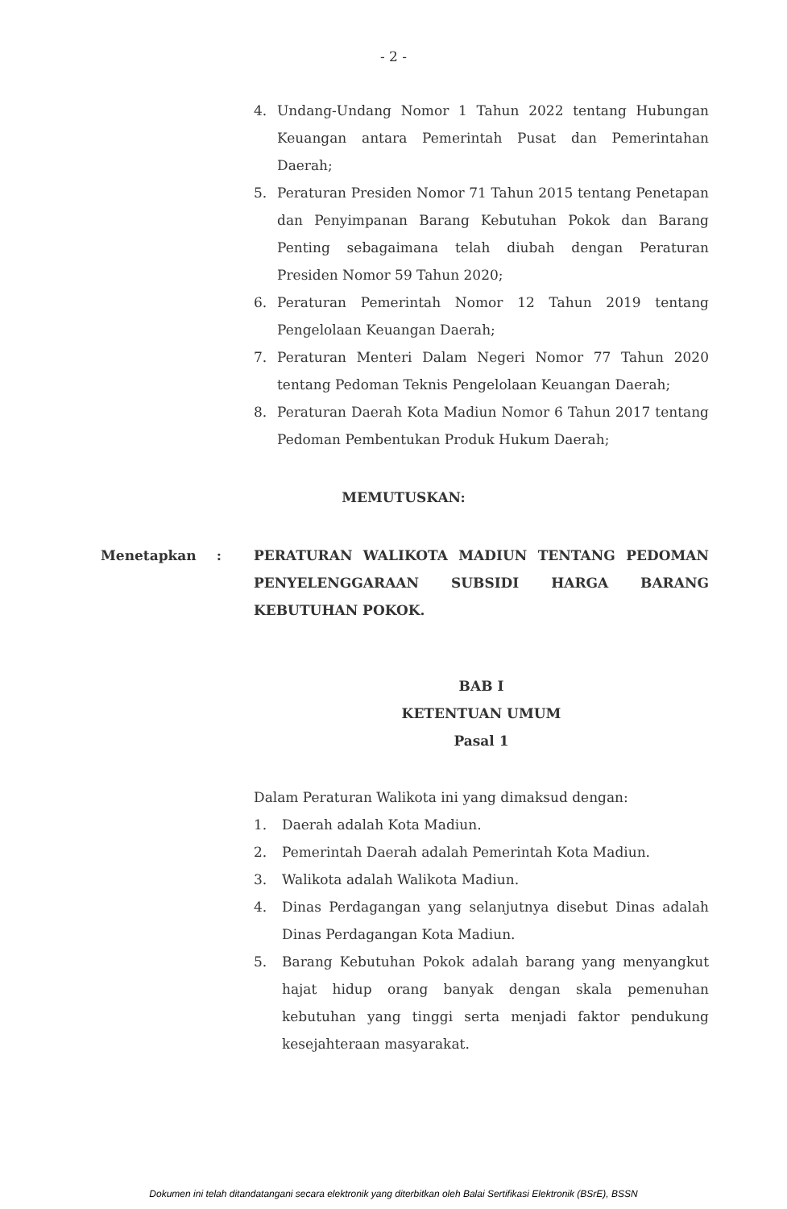- 2 -
4. Undang-Undang Nomor 1 Tahun 2022 tentang Hubungan Keuangan antara Pemerintah Pusat dan Pemerintahan Daerah;
5. Peraturan Presiden Nomor 71 Tahun 2015 tentang Penetapan dan Penyimpanan Barang Kebutuhan Pokok dan Barang Penting sebagaimana telah diubah dengan Peraturan Presiden Nomor 59 Tahun 2020;
6. Peraturan Pemerintah Nomor 12 Tahun 2019 tentang Pengelolaan Keuangan Daerah;
7. Peraturan Menteri Dalam Negeri Nomor 77 Tahun 2020 tentang Pedoman Teknis Pengelolaan Keuangan Daerah;
8. Peraturan Daerah Kota Madiun Nomor 6 Tahun 2017 tentang Pedoman Pembentukan Produk Hukum Daerah;
MEMUTUSKAN:
Menetapkan: PERATURAN WALIKOTA MADIUN TENTANG PEDOMAN PENYELENGGARAAN SUBSIDI HARGA BARANG KEBUTUHAN POKOK.
BAB I
KETENTUAN UMUM
Pasal 1
Dalam Peraturan Walikota ini yang dimaksud dengan:
1. Daerah adalah Kota Madiun.
2. Pemerintah Daerah adalah Pemerintah Kota Madiun.
3. Walikota adalah Walikota Madiun.
4. Dinas Perdagangan yang selanjutnya disebut Dinas adalah Dinas Perdagangan Kota Madiun.
5. Barang Kebutuhan Pokok adalah barang yang menyangkut hajat hidup orang banyak dengan skala pemenuhan kebutuhan yang tinggi serta menjadi faktor pendukung kesejahteraan masyarakat.
Dokumen ini telah ditandatangani secara elektronik yang diterbitkan oleh Balai Sertifikasi Elektronik (BSrE), BSSN